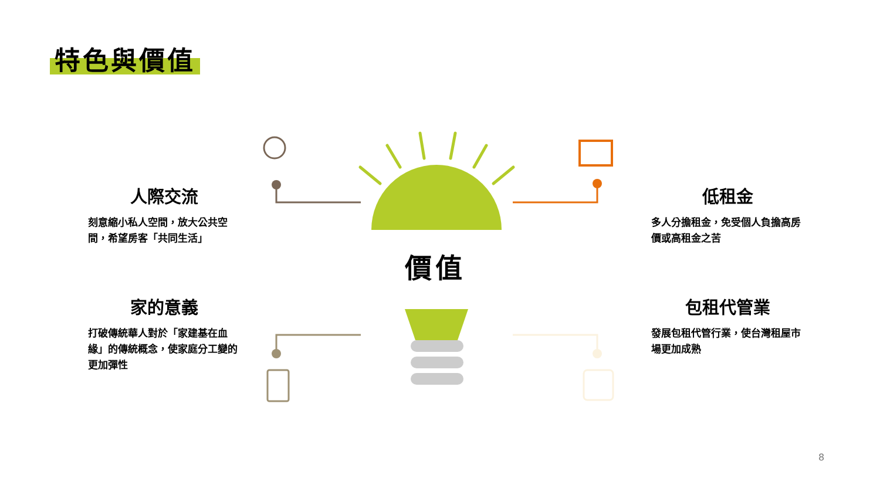特色與價值
人際交流
刻意縮小私人空間，放大公共空間，希望房客「共同生活」
家的意義
打破傳統華人對於「家建基在血緣」的傳統概念，使家庭分工變的更加彈性
低租金
多人分擔租金，免受個人負擔高房價或高租金之苦
包租代管業
發展包租代管行業，使台灣租屋市場更加成熟
價值
8